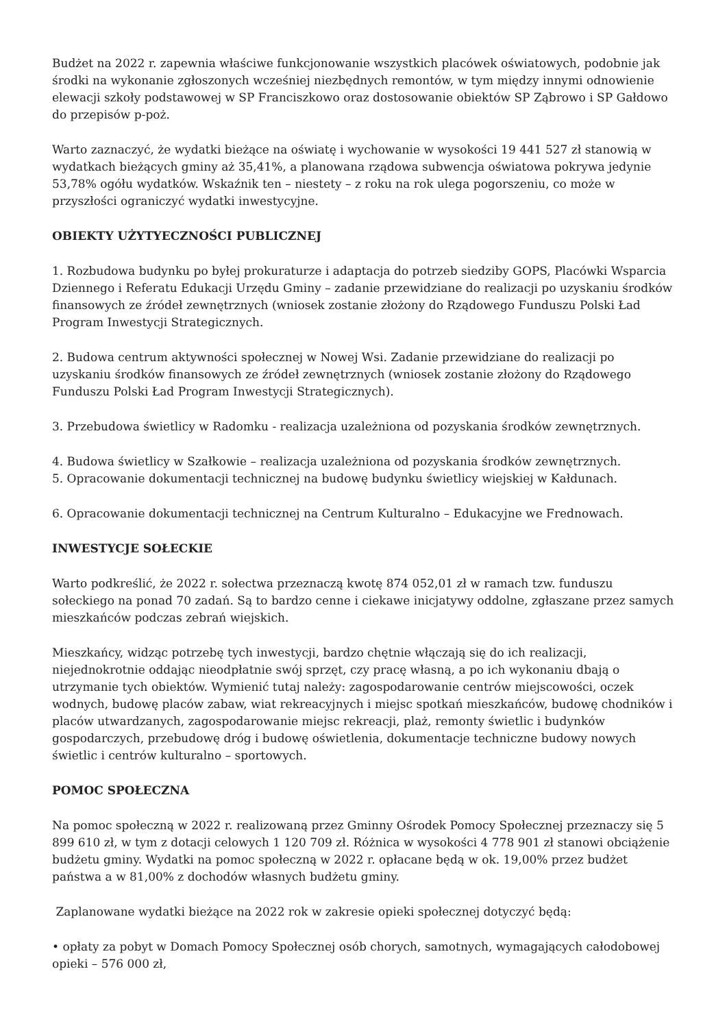Budżet na 2022 r. zapewnia właściwe funkcjonowanie wszystkich placówek oświatowych, podobnie jak środki na wykonanie zgłoszonych wcześniej niezbędnych remontów, w tym między innymi odnowienie elewacji szkoły podstawowej w SP Franciszkowo oraz dostosowanie obiektów SP Ząbrowo i SP Gałdowo do przepisów p-poż.
Warto zaznaczyć, że wydatki bieżące na oświatę i wychowanie w wysokości 19 441 527 zł stanowią w wydatkach bieżących gminy aż 35,41%, a planowana rządowa subwencja oświatowa pokrywa jedynie 53,78% ogółu wydatków. Wskaźnik ten – niestety – z roku na rok ulega pogorszeniu, co może w przyszłości ograniczyć wydatki inwestycyjne.
OBIEKTY UŻYTYECZNOŚCI PUBLICZNEJ
1. Rozbudowa budynku po byłej prokuraturze i adaptacja do potrzeb siedziby GOPS, Placówki Wsparcia Dziennego i Referatu Edukacji Urzędu Gminy – zadanie przewidziane do realizacji po uzyskaniu środków finansowych ze źródeł zewnętrznych (wniosek zostanie złożony do Rządowego Funduszu Polski Ład Program Inwestycji Strategicznych.
2. Budowa centrum aktywności społecznej w Nowej Wsi. Zadanie przewidziane do realizacji po uzyskaniu środków finansowych ze źródeł zewnętrznych (wniosek zostanie złożony do Rządowego Funduszu Polski Ład Program Inwestycji Strategicznych).
3. Przebudowa świetlicy w Radomku - realizacja uzależniona od pozyskania środków zewnętrznych.
4. Budowa świetlicy w Szałkowie – realizacja uzależniona od pozyskania środków zewnętrznych.
5. Opracowanie dokumentacji technicznej na budowę budynku świetlicy wiejskiej w Kałdunach.
6. Opracowanie dokumentacji technicznej na Centrum Kulturalno – Edukacyjne we Frednowach.
INWESTYCJE SOŁECKIE
Warto podkreślić, że 2022 r. sołectwa przeznaczą kwotę 874 052,01 zł w ramach tzw. funduszu sołeckiego na ponad 70 zadań. Są to bardzo cenne i ciekawe inicjatywy oddolne, zgłaszane przez samych mieszkańców podczas zebrań wiejskich.
Mieszkańcy, widząc potrzebę tych inwestycji, bardzo chętnie włączają się do ich realizacji, niejednokrotnie oddając nieodpłatnie swój sprzęt, czy pracę własną, a po ich wykonaniu dbają o utrzymanie tych obiektów. Wymienić tutaj należy: zagospodarowanie centrów miejscowości, oczek wodnych, budowę placów zabaw, wiat rekreacyjnych i miejsc spotkań mieszkańców, budowę chodników i placów utwardzanych, zagospodarowanie miejsc rekreacji, plaż, remonty świetlic i budynków gospodarczych, przebudowę dróg i budowę oświetlenia, dokumentacje techniczne budowy nowych świetlic i centrów kulturalno – sportowych.
POMOC SPOŁECZNA
Na pomoc społeczną w 2022 r. realizowaną przez Gminny Ośrodek Pomocy Społecznej przeznaczy się 5 899 610 zł, w tym z dotacji celowych 1 120 709 zł. Różnica w wysokości 4 778 901 zł stanowi obciążenie budżetu gminy. Wydatki na pomoc społeczną w 2022 r. opłacane będą w ok. 19,00% przez budżet państwa a w 81,00% z dochodów własnych budżetu gminy.
Zaplanowane wydatki bieżące na 2022 rok w zakresie opieki społecznej dotyczyć będą:
• opłaty za pobyt w Domach Pomocy Społecznej osób chorych, samotnych, wymagających całodobowej opieki – 576 000 zł,